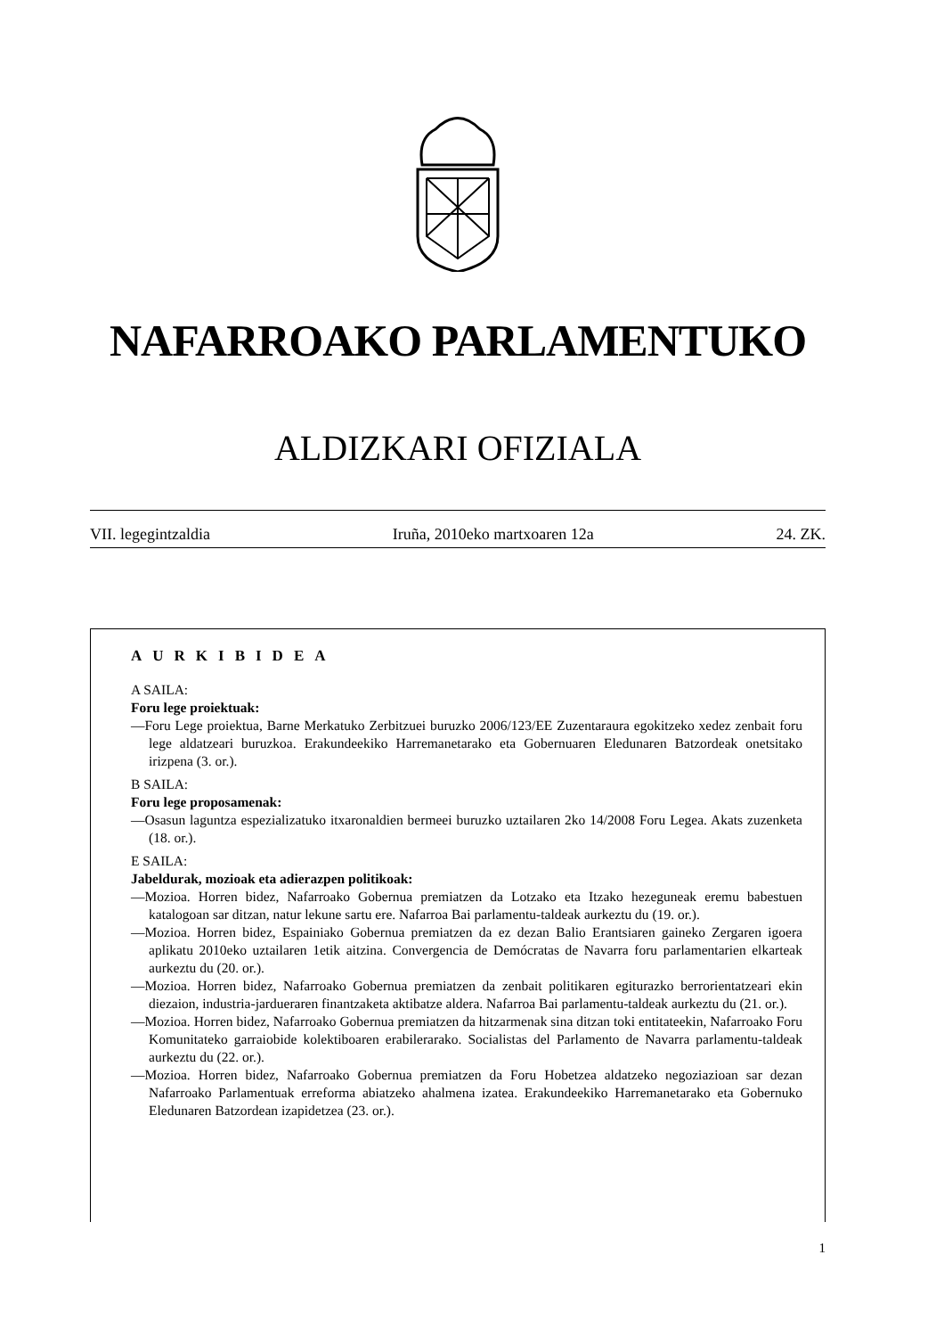NAFARROAKO PARLAMENTUKO
ALDIZKARI OFIZIALA
VII. legegintzaldia Iruña, 2010eko martxoaren 12a 24. ZK.
AURKIBIDEA
A SAILA:
Foru lege proiektuak:
—Foru Lege proiektua, Barne Merkatuko Zerbitzuei buruzko 2006/123/EE Zuzentaraura egokitzeko xedez zenbait foru lege aldatzeari buruzkoa. Erakundeekiko Harremanetarako eta Gobernuaren Eledunaren Batzordeak onetsitako irizpena (3. or.).
B SAILA:
Foru lege proposamenak:
—Osasun laguntza espezializatuko itxaronaldien bermeei buruzko uztailaren 2ko 14/2008 Foru Legea. Akats zuzenketa (18. or.).
E SAILA:
Jabeldurak, mozioak eta adierazpen politikoak:
—Mozioa. Horren bidez, Nafarroako Gobernua premiatzen da Lotzako eta Itzako hezeguneak eremu babestuen katalogoan sar ditzan, natur lekune sartu ere. Nafarroa Bai parlamentu-taldeak aurkeztu du (19. or.).
—Mozioa. Horren bidez, Espainiako Gobernua premiatzen da ez dezan Balio Erantsiaren gaineko Zergaren igoera aplikatu 2010eko uztailaren 1etik aitzina. Convergencia de Demócratas de Navarra foru parlamentarien elkarteak aurkeztu du (20. or.).
—Mozioa. Horren bidez, Nafarroako Gobernua premiatzen da zenbait politikaren egiturazko berrorientatzeari ekin diezaion, industria-jardueraren finantzaketa aktibatze aldera. Nafarroa Bai parlamentu-taldeak aurkeztu du (21. or.).
—Mozioa. Horren bidez, Nafarroako Gobernua premiatzen da hitzarmenak sina ditzan toki entitateekin, Nafarroako Foru Komunitateko garraiobide kolektiboaren erabilerarako. Socialistas del Parlamento de Navarra parlamentu-taldeak aurkeztu du (22. or.).
—Mozioa. Horren bidez, Nafarroako Gobernua premiatzen da Foru Hobetzea aldatzeko negoziazioan sar dezan Nafarroako Parlamentuak erreforma abiatzeko ahalmena izatea. Erakundeekiko Harremanetarako eta Gobernuko Eledunaren Batzordean izapidetzea (23. or.).
1